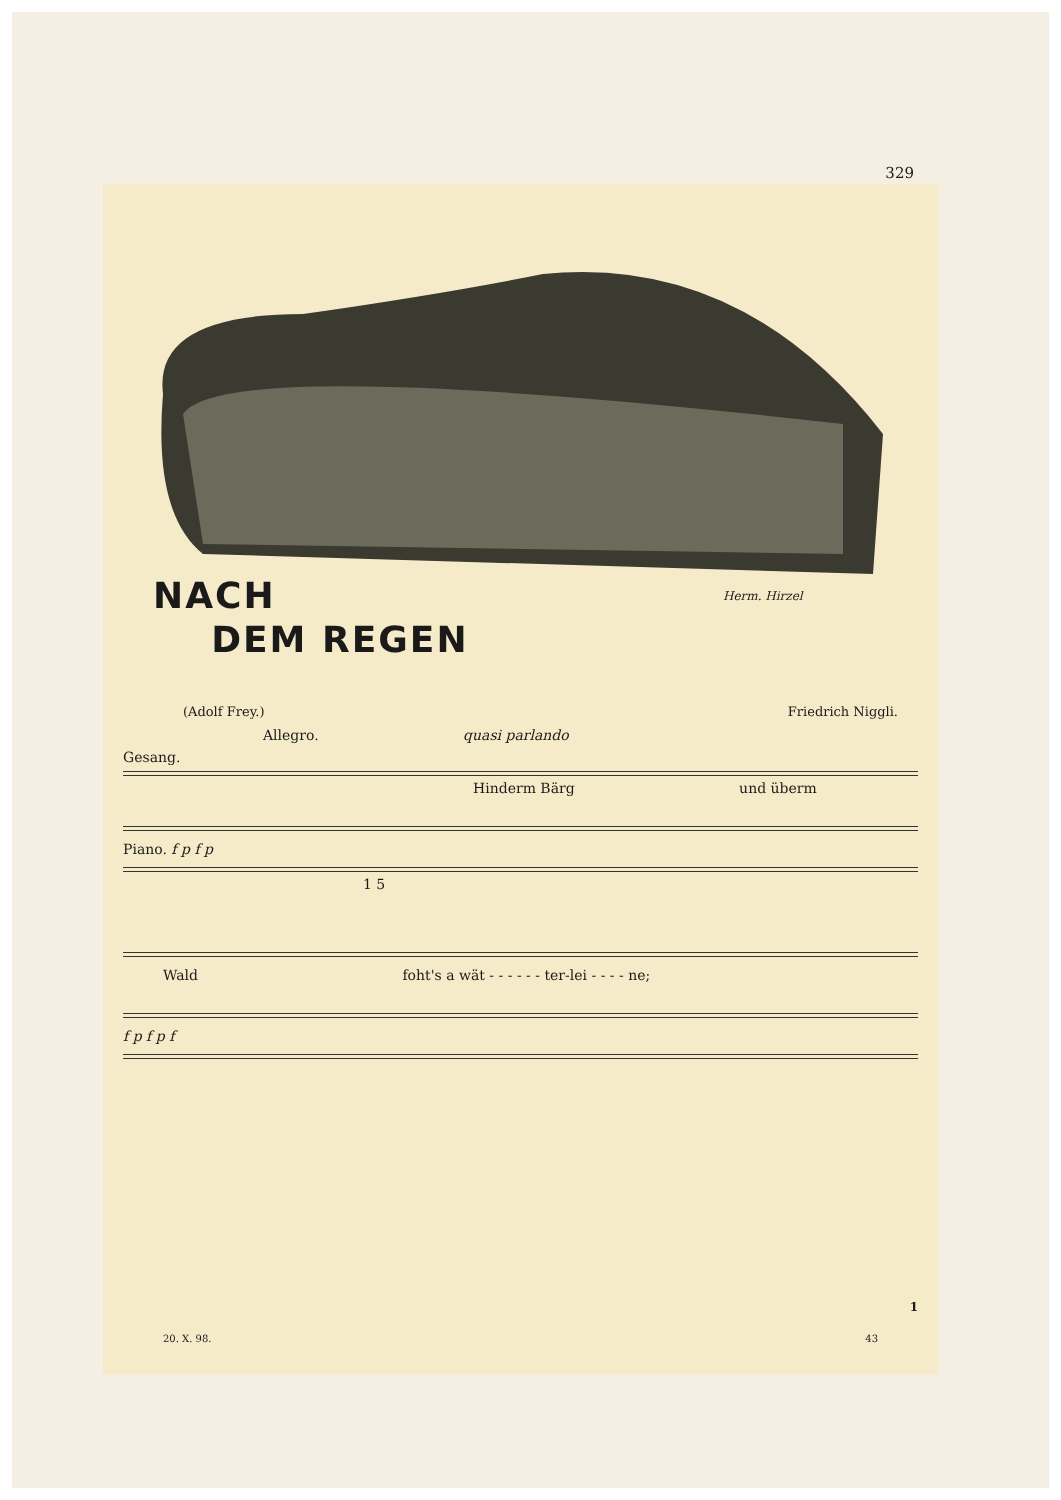329
NACH
DEM REGEN
Herm. Hirzel
(Adolf Frey.) Friedrich Niggli.
Allegro. quasi parlando
Gesang.
Hinderm Bärg und überm
Piano. f p f p
1 5
Wald foht's a wät - - - - - - ter-lei - - - - ne;
f p f p f
20. X. 98. 43
1